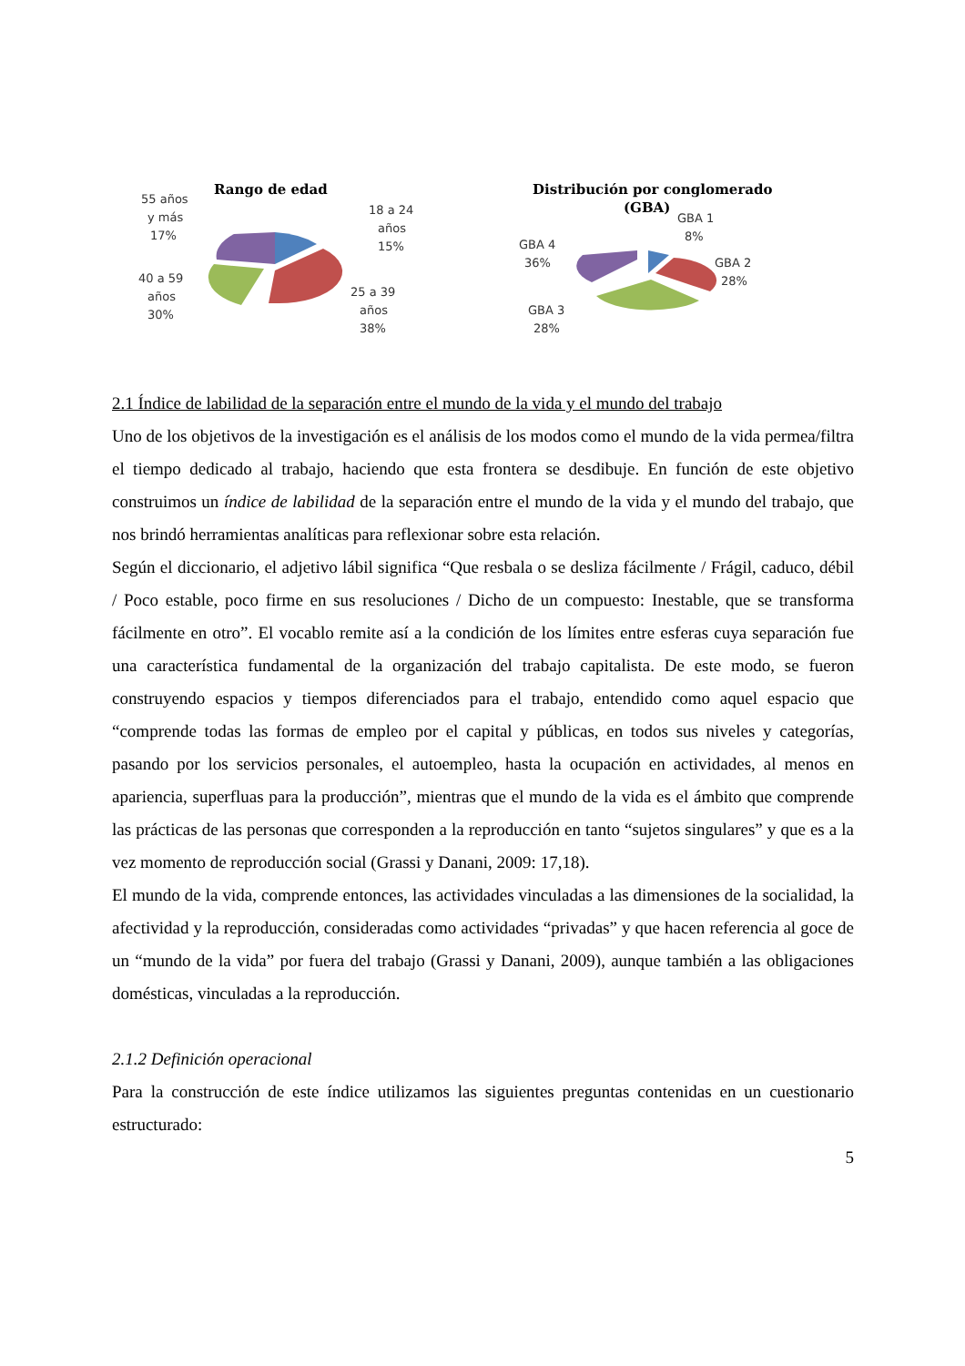Rango de edad
55 años
y más
17%
18 a 24
años
15%
40 a 59
años
30%
25 a 39
años
38%
Distribución por conglomerado
(GBA)
GBA 1
8%
GBA 4
36%
GBA 2
28%
GBA 3
28%
2.1 Índice de labilidad de la separación entre el mundo de la vida y el mundo del trabajo
Uno de los objetivos de la investigación es el análisis de los modos como el mundo de la vida permea/filtra el tiempo dedicado al trabajo, haciendo que esta frontera se desdibuje. En función de este objetivo construimos un índice de labilidad de la separación entre el mundo de la vida y el mundo del trabajo, que nos brindó herramientas analíticas para reflexionar sobre esta relación.
Según el diccionario, el adjetivo lábil significa “Que resbala o se desliza fácilmente / Frágil, caduco, débil / Poco estable, poco firme en sus resoluciones / Dicho de un compuesto: Inestable, que se transforma fácilmente en otro”. El vocablo remite así a la condición de los límites entre esferas cuya separación fue una característica fundamental de la organización del trabajo capitalista. De este modo, se fueron construyendo espacios y tiempos diferenciados para el trabajo, entendido como aquel espacio que “comprende todas las formas de empleo por el capital y públicas, en todos sus niveles y categorías, pasando por los servicios personales, el autoempleo, hasta la ocupación en actividades, al menos en apariencia, superfluas para la producción”, mientras que el mundo de la vida es el ámbito que comprende las prácticas de las personas que corresponden a la reproducción en tanto “sujetos singulares” y que es a la vez momento de reproducción social (Grassi y Danani, 2009: 17,18).
El mundo de la vida, comprende entonces, las actividades vinculadas a las dimensiones de la socialidad, la afectividad y la reproducción, consideradas como actividades “privadas” y que hacen referencia al goce de un “mundo de la vida” por fuera del trabajo (Grassi y Danani, 2009), aunque también a las obligaciones domésticas, vinculadas a la reproducción.
2.1.2 Definición operacional
Para la construcción de este índice utilizamos las siguientes preguntas contenidas en un cuestionario estructurado:
5